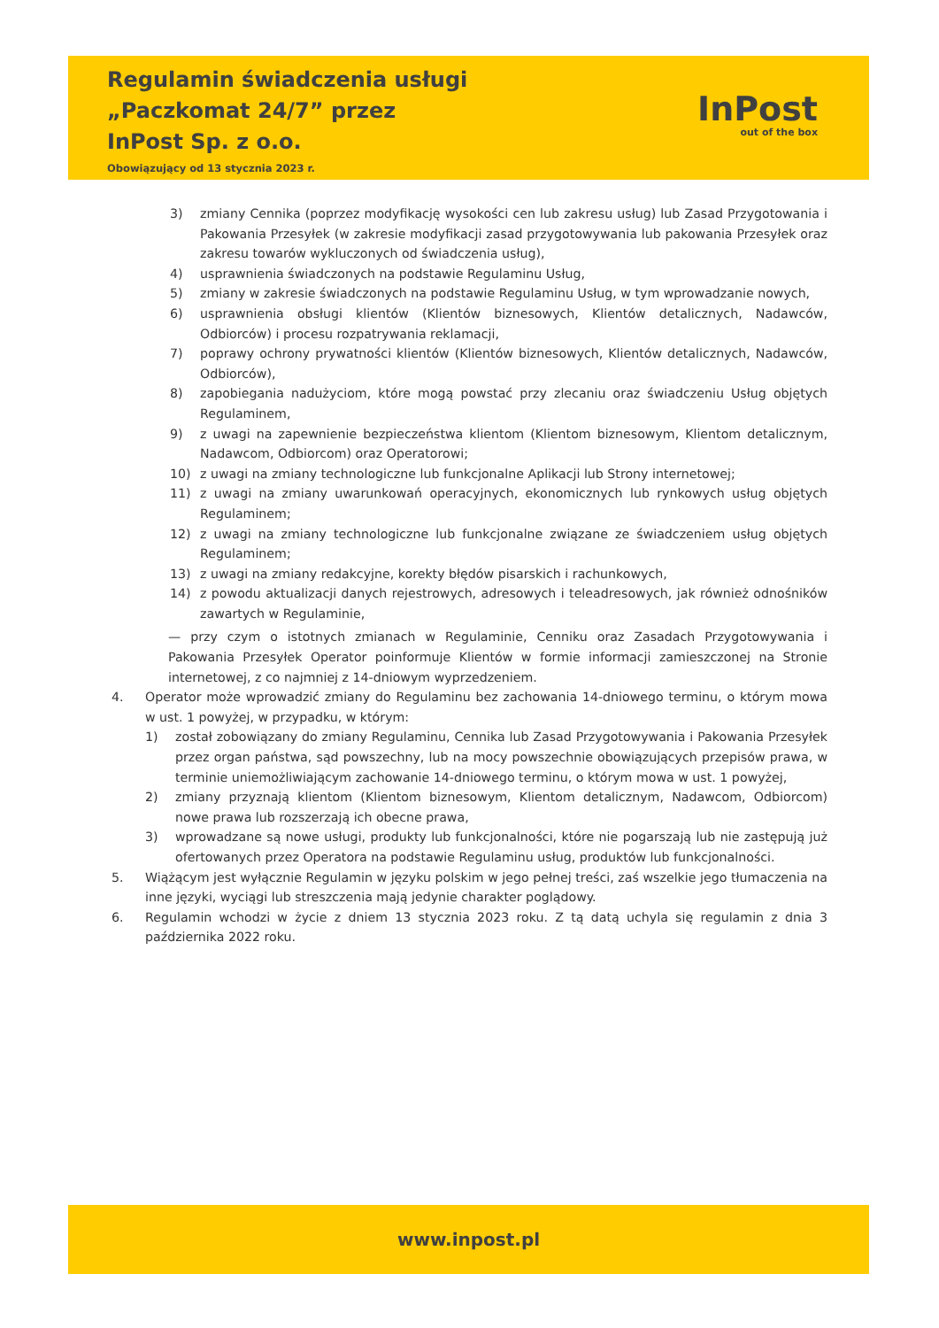Regulamin świadczenia usługi
„Paczkomat 24/7” przez
InPost Sp. z o.o.
Obowiązujący od 13 stycznia 2023 r.
InPost
out of the box
3) zmiany Cennika (poprzez modyfikację wysokości cen lub zakresu usług) lub Zasad Przygotowania i Pakowania Przesyłek (w zakresie modyfikacji zasad przygotowywania lub pakowania Przesyłek oraz zakresu towarów wykluczonych od świadczenia usług),
4) usprawnienia świadczonych na podstawie Regulaminu Usług,
5) zmiany w zakresie świadczonych na podstawie Regulaminu Usług, w tym wprowadzanie nowych,
6) usprawnienia obsługi klientów (Klientów biznesowych, Klientów detalicznych, Nadawców, Odbiorców) i procesu rozpatrywania reklamacji,
7) poprawy ochrony prywatności klientów (Klientów biznesowych, Klientów detalicznych, Nadawców, Odbiorców),
8) zapobiegania nadużyciom, które mogą powstać przy zlecaniu oraz świadczeniu Usług objętych Regulaminem,
9) z uwagi na zapewnienie bezpieczeństwa klientom (Klientom biznesowym, Klientom detalicznym, Nadawcom, Odbiorcom) oraz Operatorowi;
10) z uwagi na zmiany technologiczne lub funkcjonalne Aplikacji lub Strony internetowej;
11) z uwagi na zmiany uwarunkowań operacyjnych, ekonomicznych lub rynkowych usług objętych Regulaminem;
12) z uwagi na zmiany technologiczne lub funkcjonalne związane ze świadczeniem usług objętych Regulaminem;
13) z uwagi na zmiany redakcyjne, korekty błędów pisarskich i rachunkowych,
14) z powodu aktualizacji danych rejestrowych, adresowych i teleadresowych, jak również odnośników zawartych w Regulaminie,
— przy czym o istotnych zmianach w Regulaminie, Cenniku oraz Zasadach Przygotowywania i Pakowania Przesyłek Operator poinformuje Klientów w formie informacji zamieszczonej na Stronie internetowej, z co najmniej z 14-dniowym wyprzedzeniem.
4. Operator może wprowadzić zmiany do Regulaminu bez zachowania 14-dniowego terminu, o którym mowa w ust. 1 powyżej, w przypadku, w którym:
1) został zobowiązany do zmiany Regulaminu, Cennika lub Zasad Przygotowywania i Pakowania Przesyłek przez organ państwa, sąd powszechny, lub na mocy powszechnie obowiązujących przepisów prawa, w terminie uniemożliwiającym zachowanie 14-dniowego terminu, o którym mowa w ust. 1 powyżej,
2) zmiany przyznają klientom (Klientom biznesowym, Klientom detalicznym, Nadawcom, Odbiorcom) nowe prawa lub rozszerzają ich obecne prawa,
3) wprowadzane są nowe usługi, produkty lub funkcjonalności, które nie pogarszają lub nie zastępują już ofertowanych przez Operatora na podstawie Regulaminu usług, produktów lub funkcjonalności.
5. Wiążącym jest wyłącznie Regulamin w języku polskim w jego pełnej treści, zaś wszelkie jego tłumaczenia na inne języki, wyciągi lub streszczenia mają jedynie charakter poglądowy.
6. Regulamin wchodzi w życie z dniem 13 stycznia 2023 roku. Z tą datą uchyla się regulamin z dnia 3 października 2022 roku.
www.inpost.pl